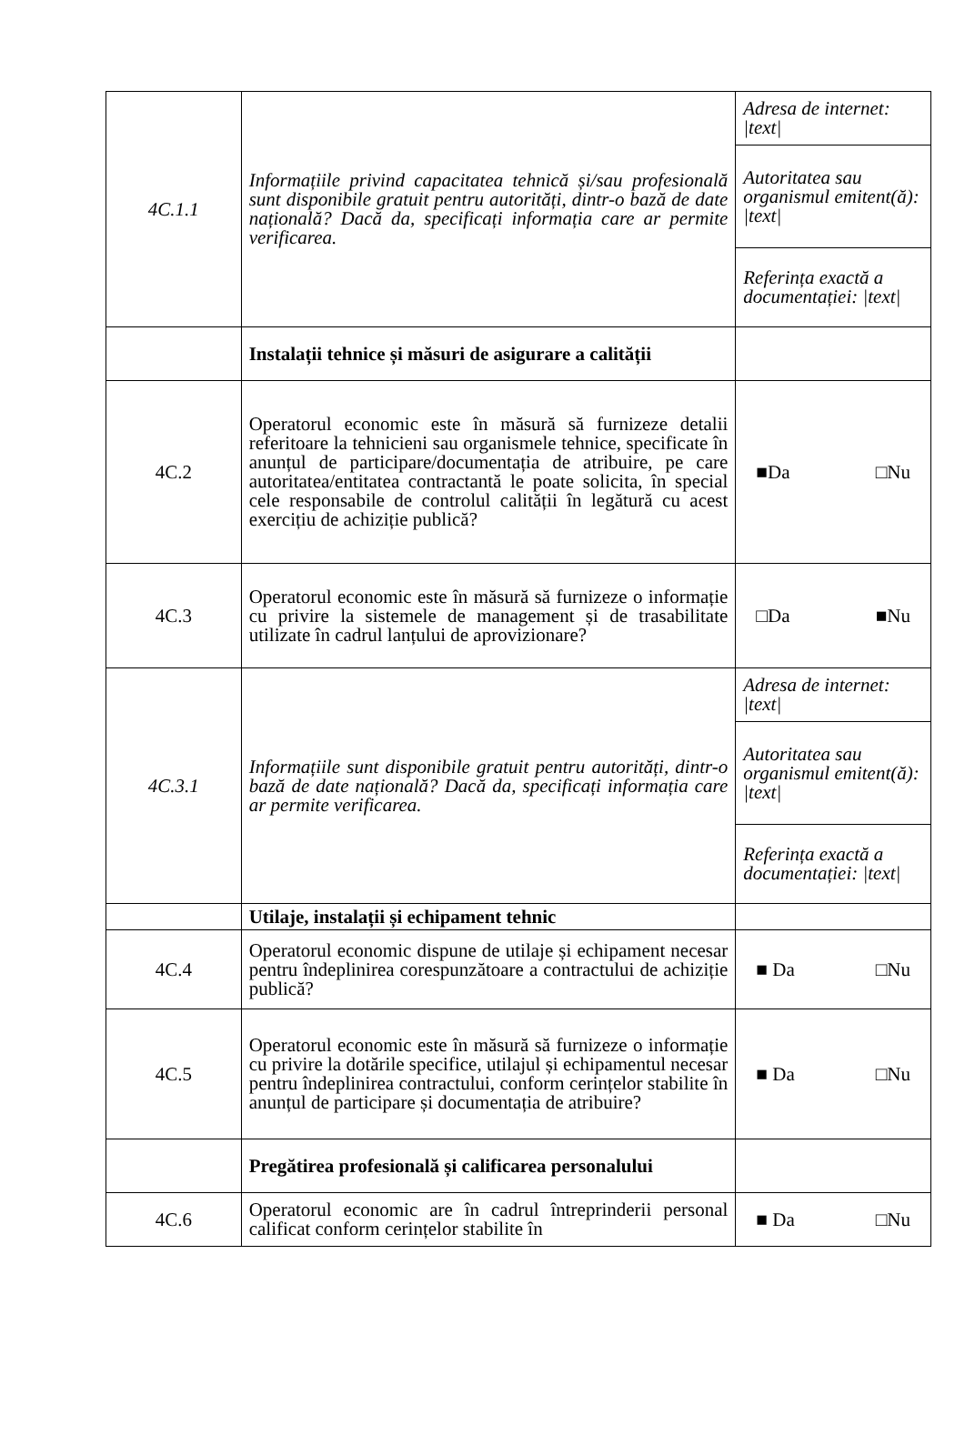| 4C.1.1 | Informațiile privind capacitatea tehnică și/sau profesională sunt disponibile gratuit pentru autorități, dintr-o bază de date națională? Dacă da, specificați informația care ar permite verificarea. | Adresa de internet: /text/ |
| | | Autoritatea sau organismul emitent(ă): /text/ |
| | | Referința exactă a documentației: /text/ |
| | Instalații tehnice și măsuri de asigurare a calității | |
| 4C.2 | Operatorul economic este în măsură să furnizeze detalii referitoare la tehnicieni sau organismele tehnice, specificate în anunțul de participare/documentația de atribuire, pe care autoritatea/entitatea contractantă le poate solicita, în special cele responsabile de controlul calității în legătură cu acest exercițiu de achiziție publică? | ■Da □Nu |
| 4C.3 | Operatorul economic este în măsură să furnizeze o informație cu privire la sistemele de management și de trasabilitate utilizate în cadrul lanțului de aprovizionare? | □Da ■Nu |
| 4C.3.1 | Informațiile sunt disponibile gratuit pentru autorități, dintr-o bază de date națională? Dacă da, specificați informația care ar permite verificarea. | Adresa de internet: /text/ |
| | | Autoritatea sau organismul emitent(ă): /text/ |
| | | Referința exactă a documentației: /text/ |
| | Utilaje, instalații și echipament tehnic | |
| 4C.4 | Operatorul economic dispune de utilaje și echipament necesar pentru îndeplinirea corespunzătoare a contractului de achiziție publică? | ■ Da □Nu |
| 4C.5 | Operatorul economic este în măsură să furnizeze o informație cu privire la dotările specifice, utilajul și echipamentul necesar pentru îndeplinirea contractului, conform cerințelor stabilite în anunțul de participare și documentația de atribuire? | ■ Da □Nu |
| | Pregătirea profesională și calificarea personalului | |
| 4C.6 | Operatorul economic are în cadrul întreprinderii personal calificat conform cerințelor stabilite în | ■ Da □Nu |